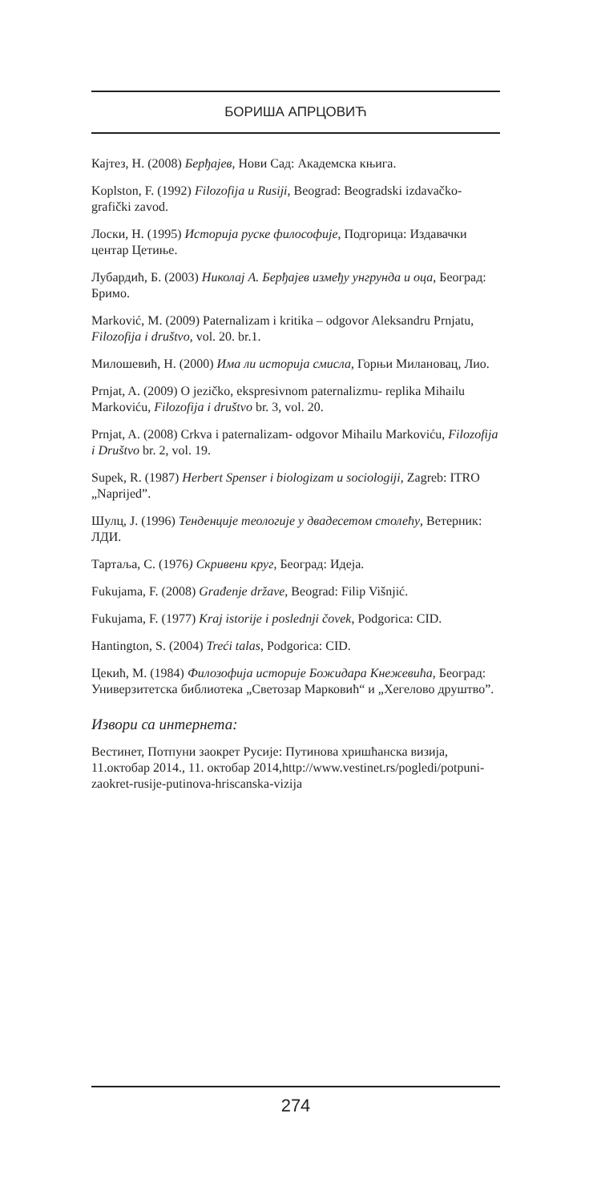БОРИША АПРЦОВИЋ
Кајтез, Н. (2008) Берђајев, Нови Сад: Академска књига.
Koplston, F. (1992) Filozofija u Rusiji, Beograd: Beogradski izdavačko-grafički zavod.
Лоски, Н. (1995) Историја руске философије, Подгорица: Издавачки центар Цетиње.
Лубардић, Б. (2003) Николај А. Берђајев између унгрунда и оца, Београд: Бримо.
Marković, M. (2009) Paternalizam i kritika – odgovor Aleksandru Prnjatu, Filozofija i društvo, vol. 20. br.1.
Милошевић, Н. (2000) Има ли историја смисла, Горњи Милановац, Лио.
Prnjat, A. (2009) O jezičko, ekspresivnom paternalizmu- replika Mihailu Markoviću, Filozofija i društvo br. 3, vol. 20.
Prnjat, A. (2008) Crkva i paternalizam- odgovor Mihailu Markoviću, Filozofija i Društvo br. 2, vol. 19.
Supek, R. (1987) Herbert Spenser i biologizam u sociologiji, Zagreb: ITRO „Naprijed”.
Шулц, Ј. (1996) Тенденције теологије у двадесетом столећу, Ветерник: ЛДИ.
Тартаља, С. (1976) Скривени круг, Београд: Идеја.
Fukujama, F. (2008) Građenje države, Beograd: Filip Višnjić.
Fukujama, F. (1977) Kraj istorije i poslednji čovek, Podgorica: CID.
Hantington, S. (2004) Treći talas, Podgorica: CID.
Цекић, М. (1984) Филозофија историје Божидара Кнежевића, Београд: Универзитетска библиотека „Светозар Марковић“ и „Хегелово друштво”.
Извори са интернета:
Вестинет, Потпуни заокрет Русије: Путинова хришћанска визија, 11.октобар 2014., 11. октобар 2014,http://www.vestinet.rs/pogledi/potpuni-zaokret-rusije-putinova-hriscanska-vizija
274